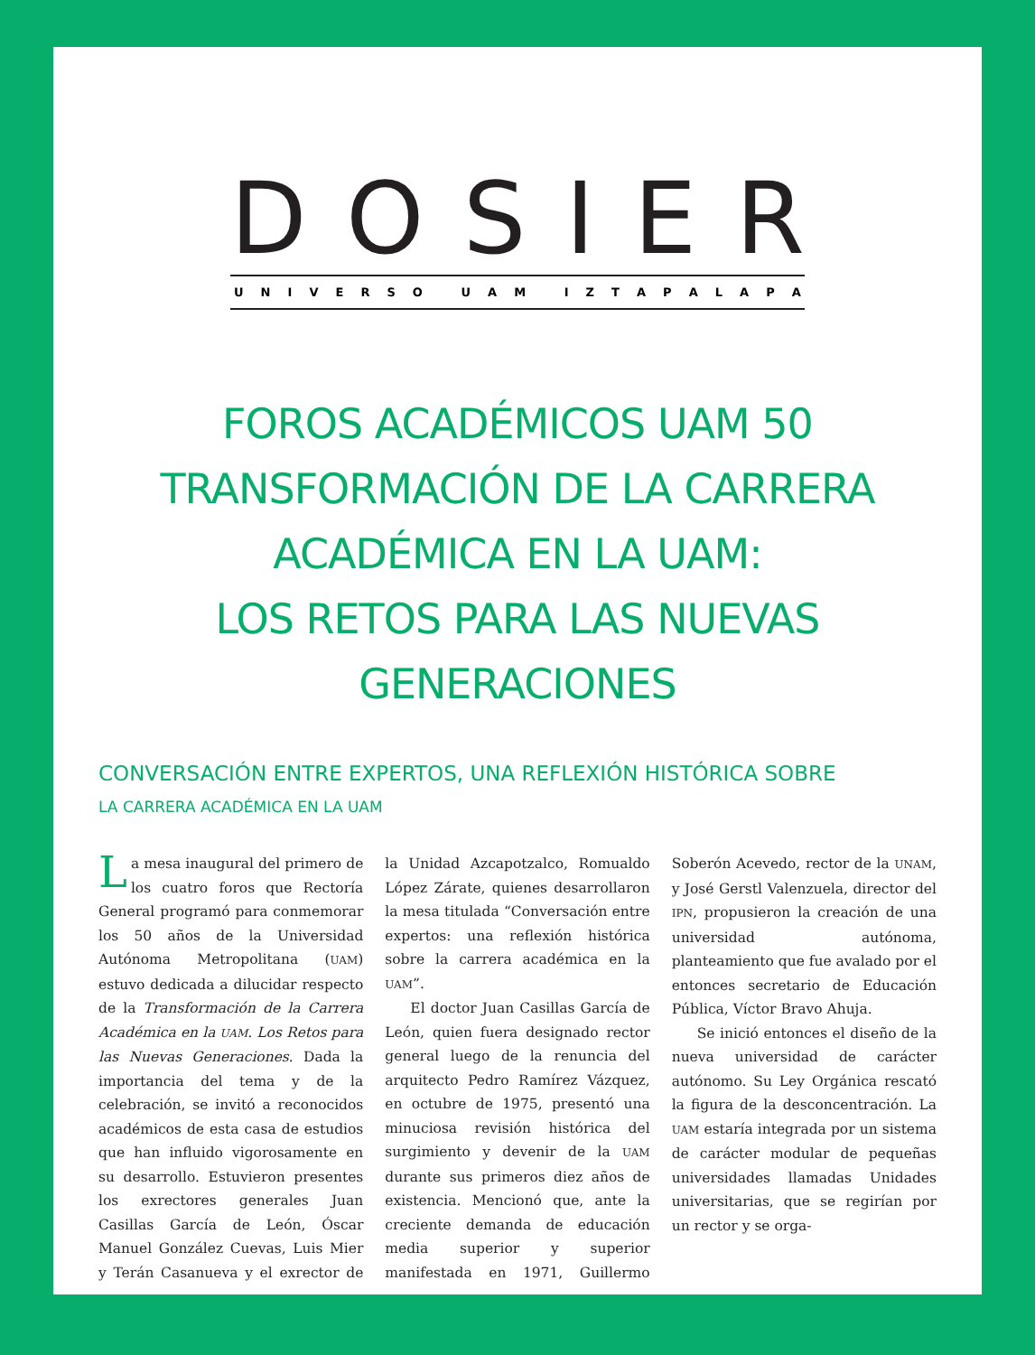DOSIER
UNIVERSO UAM IZTAPALAPA
FOROS ACADÉMICOS UAM 50
TRANSFORMACIÓN DE LA CARRERA
ACADÉMICA EN LA UAM:
LOS RETOS PARA LAS NUEVAS
GENERACIONES
CONVERSACIÓN ENTRE EXPERTOS, UNA REFLEXIÓN HISTÓRICA SOBRE
LA CARRERA ACADÉMICA EN LA UAM
La mesa inaugural del primero de los cuatro foros que Rectoría General programó para conmemorar los 50 años de la Universidad Autónoma Metropolitana (UAM) estuvo dedicada a dilucidar respecto de la Transformación de la Carrera Académica en la UAM. Los Retos para las Nuevas Generaciones. Dada la importancia del tema y de la celebración, se invitó a reconocidos académicos de esta casa de estudios que han influido vigorosamente en su desarrollo. Estuvieron presentes los exrectores generales Juan Casillas García de León, Óscar Manuel González Cuevas, Luis Mier y Terán Casanueva y el exrector de la Unidad Azcapotzalco, Romualdo López Zárate, quienes desarrollaron la mesa titulada “Conversación entre expertos: una reflexión histórica sobre la carrera académica en la UAM”.
El doctor Juan Casillas García de León, quien fuera designado rector general luego de la renuncia del arquitecto Pedro Ramírez Vázquez, en octubre de 1975, presentó una minuciosa revisión histórica del surgimiento y devenir de la UAM durante sus primeros diez años de existencia. Mencionó que, ante la creciente demanda de educación media superior y superior manifestada en 1971, Guillermo Soberón Acevedo, rector de la UNAM, y José Gerstl Valenzuela, director del IPN, propusieron la creación de una universidad autónoma, planteamiento que fue avalado por el entonces secretario de Educación Pública, Víctor Bravo Ahuja.
Se inició entonces el diseño de la nueva universidad de carácter autónomo. Su Ley Orgánica rescató la figura de la desconcentración. La UAM estaría integrada por un sistema de carácter modular de pequeñas universidades llamadas Unidades universitarias, que se regirían por un rector y se orga-